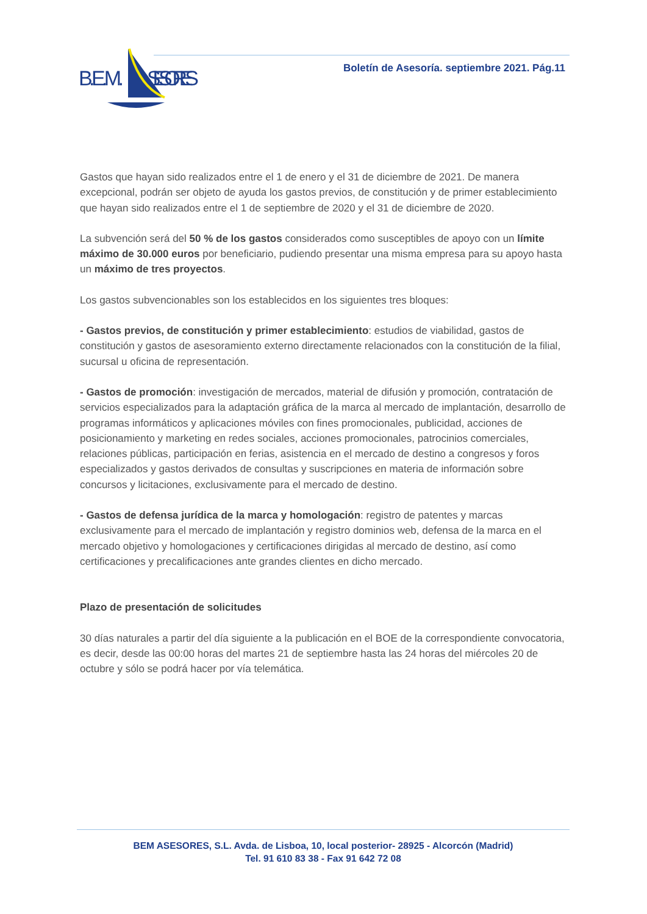B.E.M.
SESORES
Boletín de Asesoría. septiembre 2021. Pág.11
Gastos que hayan sido realizados entre el 1 de enero y el 31 de diciembre de 2021. De manera excepcional, podrán ser objeto de ayuda los gastos previos, de constitución y de primer establecimiento que hayan sido realizados entre el 1 de septiembre de 2020 y el 31 de diciembre de 2020.
La subvención será del 50 % de los gastos considerados como susceptibles de apoyo con un límite máximo de 30.000 euros por beneficiario, pudiendo presentar una misma empresa para su apoyo hasta un máximo de tres proyectos.
Los gastos subvencionables son los establecidos en los siguientes tres bloques:
- Gastos previos, de constitución y primer establecimiento: estudios de viabilidad, gastos de constitución y gastos de asesoramiento externo directamente relacionados con la constitución de la filial, sucursal u oficina de representación.
- Gastos de promoción: investigación de mercados, material de difusión y promoción, contratación de servicios especializados para la adaptación gráfica de la marca al mercado de implantación, desarrollo de programas informáticos y aplicaciones móviles con fines promocionales, publicidad, acciones de posicionamiento y marketing en redes sociales, acciones promocionales, patrocinios comerciales, relaciones públicas, participación en ferias, asistencia en el mercado de destino a congresos y foros especializados y gastos derivados de consultas y suscripciones en materia de información sobre concursos y licitaciones, exclusivamente para el mercado de destino.
- Gastos de defensa jurídica de la marca y homologación: registro de patentes y marcas exclusivamente para el mercado de implantación y registro dominios web, defensa de la marca en el mercado objetivo y homologaciones y certificaciones dirigidas al mercado de destino, así como certificaciones y precalificaciones ante grandes clientes en dicho mercado.
Plazo de presentación de solicitudes
30 días naturales a partir del día siguiente a la publicación en el BOE de la correspondiente convocatoria, es decir, desde las 00:00 horas del martes 21 de septiembre hasta las 24 horas del miércoles 20 de octubre y sólo se podrá hacer por vía telemática.
BEM ASESORES, S.L. Avda. de Lisboa, 10, local posterior- 28925 - Alcorcón (Madrid)
Tel. 91 610 83 38 - Fax 91 642 72 08